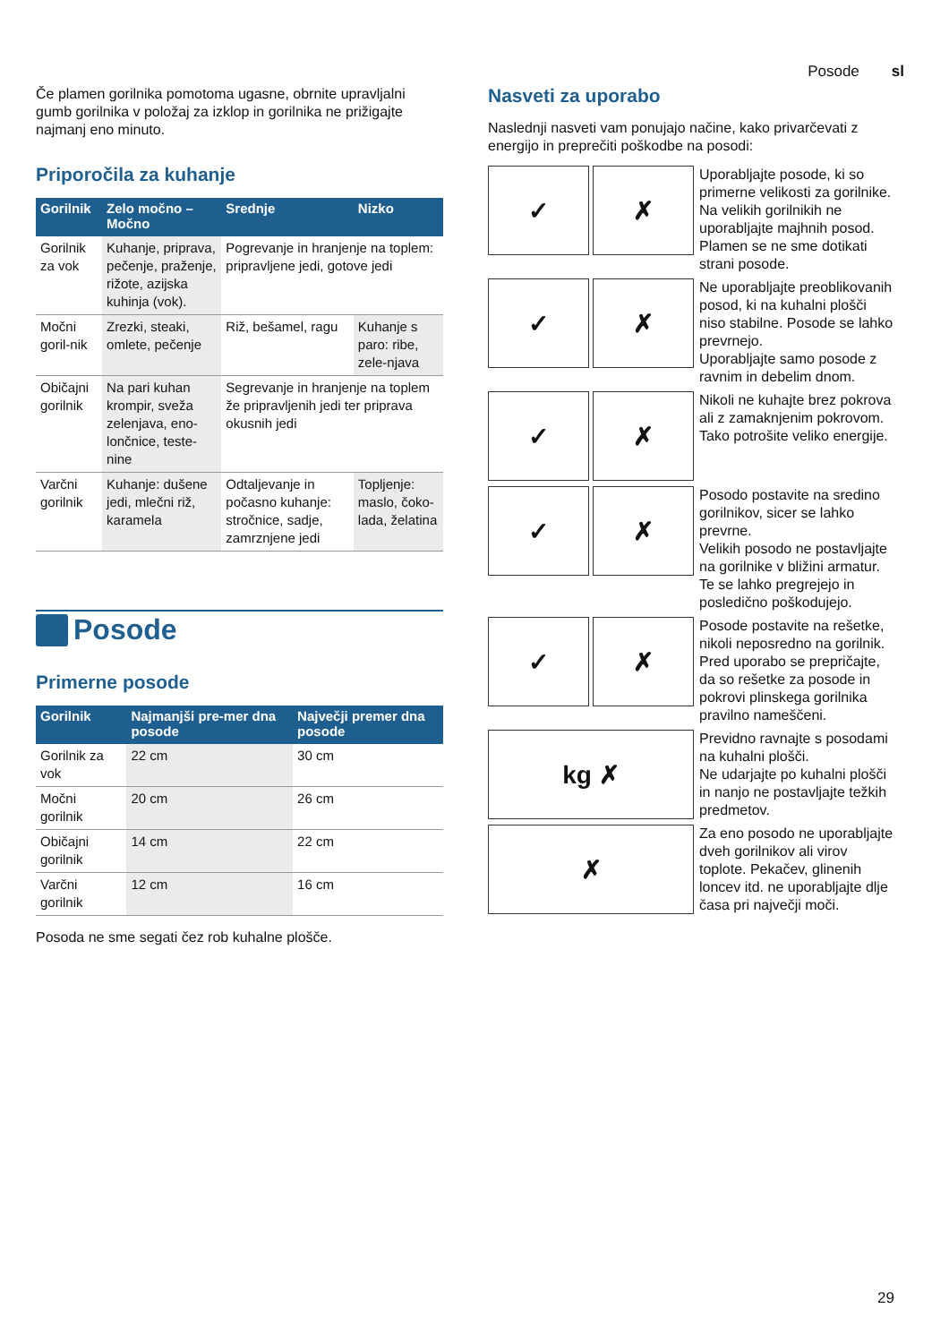Posode sl
Če plamen gorilnika pomotoma ugasne, obrnite upravljalni gumb gorilnika v položaj za izklop in gorilnika ne prižigajte najmanj eno minuto.
Priporočila za kuhanje
| Gorilnik | Zelo močno – Močno | Srednje | Nizko |
| --- | --- | --- | --- |
| Gorilnik za vok | Kuhanje, priprava, pečenje, praženje, rižote, azijska kuhinja (vok). | Pogrevanje in hranjenje na toplem: pripravljene jedi, gotove jedi | |
| Močni goril-nik | Zrezki, steaki, omlete, pečenje | Riž, bešamel, ragu | Kuhanje s paro: ribe, zele-njava |
| Običajni gorilnik | Na pari kuhan krompir, sveža zelenjava, eno-lončnice, teste-nine | Segrevanje in hranjenje na toplem že pripravljenih jedi ter priprava okusnih jedi | |
| Varčni gorilnik | Kuhanje: dušene jedi, mlečni riž, karamela | Odtaljevanje in počasno kuhanje: stročnice, sadje, zamrznjene jedi | Topljenje: maslo, čoko-lada, želatina |
Posode
Primerne posode
| Gorilnik | Najmanjši pre-mer dna posode | Največji premer dna posode |
| --- | --- | --- |
| Gorilnik za vok | 22 cm | 30 cm |
| Močni gorilnik | 20 cm | 26 cm |
| Običajni gorilnik | 14 cm | 22 cm |
| Varčni gorilnik | 12 cm | 16 cm |
Posoda ne sme segati čez rob kuhalne plošče.
Nasveti za uporabo
Naslednji nasveti vam ponujajo načine, kako privarčevati z energijo in preprečiti poškodbe na posodi:
✓ ✗
Uporabljajte posode, ki so primerne velikosti za gorilnike.
Na velikih gorilnikih ne uporabljajte majhnih posod. Plamen se ne sme dotikati strani posode.
✓ ✗
Ne uporabljajte preoblikovanih posod, ki na kuhalni plošči niso stabilne. Posode se lahko prevrnejo.
Uporabljajte samo posode z ravnim in debelim dnom.
✓ ✗
Nikoli ne kuhajte brez pokrova ali z zamaknjenim pokrovom. Tako potrošite veliko energije.
✓ ✗
Posodo postavite na sredino gorilnikov, sicer se lahko prevrne.
Velikih posodo ne postavljajte na gorilnike v bližini armatur. Te se lahko pregrejejo in posledično poškodujejo.
✓ ✗
Posode postavite na rešetke, nikoli neposredno na gorilnik.
Pred uporabo se prepričajte, da so rešetke za posode in pokrovi plinskega gorilnika pravilno nameščeni.
kg ✗
Previdno ravnajte s posodami na kuhalni plošči.
Ne udarjajte po kuhalni plošči in nanjo ne postavljajte težkih predmetov.
✗
Za eno posodo ne uporabljajte dveh gorilnikov ali virov toplote. Pekačev, glinenih loncev itd. ne uporabljajte dlje časa pri največji moči.
29